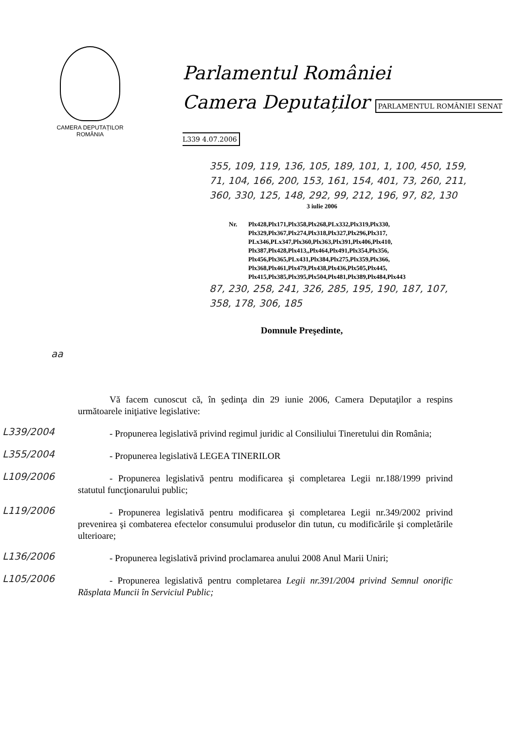CAMERA DEPUTAȚILOR
ROMÂNIA
Parlamentul României
Camera Deputaților PARLAMENTUL ROMÂNIEI SENAT L339 4.07.2006
355, 109, 119, 136, 105, 189, 101, 1, 100, 450, 159,
71, 104, 166, 200, 153, 161, 154, 401, 73, 260, 211,
360, 330, 125, 148, 292, 99, 212, 196, 97, 82, 130
3 iulie 2006
Nr. Plx428,Plx171,Plx358,Plx268,PLx332,Plx319,Plx330,
Plx329,Plx367,Plx274,Plx318,Plx327,Plx296,Plx317,
PLx346,PLx347,Plx360,Plx363,Plx391,Plx406,Plx410,
Plx387,Plx428,Plx413,,Plx464,Plx491,Plx354,Plx356,
Plx456,Plx365,PLx431,Plx384,Plx275,Plx359,Plx366,
Plx368,Plx461,Plx479,Plx438,Plx436,Plx505,Plx445,
Plx415,Plx385,Plx395,Plx504,Plx481,Plx389,Plx484,Plx443
87, 230, 258, 241, 326, 285, 195, 190, 187, 107,
358, 178, 306, 185
Domnule Preşedinte,
aa
Vă facem cunoscut că, în şedinţa din 29 iunie 2006, Camera Deputaţilor a respins următoarele iniţiative legislative:
L339/2004
- Propunerea legislativă privind regimul juridic al Consiliului Tineretului din România;
L355/2004
- Propunerea legislativă LEGEA TINERILOR
L109/2006
- Propunerea legislativă pentru modificarea şi completarea Legii nr.188/1999 privind statutul funcţionarului public;
L119/2006
- Propunerea legislativă pentru modificarea şi completarea Legii nr.349/2002 privind prevenirea şi combaterea efectelor consumului produselor din tutun, cu modificările şi completările ulterioare;
L136/2006
- Propunerea legislativă privind proclamarea anului 2008 Anul Marii Uniri;
L105/2006
- Propunerea legislativă pentru completarea Legii nr.391/2004 privind Semnul onorific Răsplata Muncii în Serviciul Public;